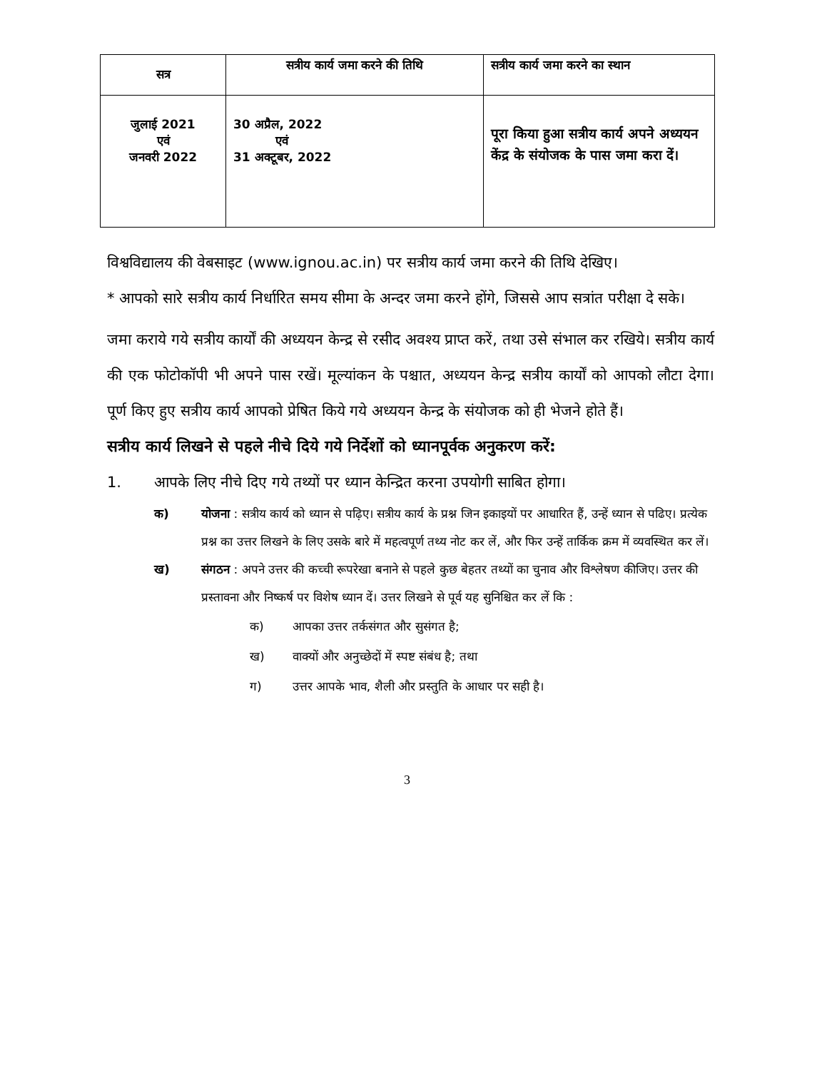| सत्र | सत्रीय कार्य जमा करने की तिथि | सत्रीय कार्य जमा करने का स्थान |
| --- | --- | --- |
| जुलाई 2021 एवं जनवरी 2022 | 30 अप्रैल, 2022 एवं 31 अक्टूबर, 2022 | पूरा किया हुआ सत्रीय कार्य अपने अध्ययन केंद्र के संयोजक के पास जमा करा दें। |
विश्वविद्यालय की वेबसाइट (www.ignou.ac.in) पर सत्रीय कार्य जमा करने की तिथि देखिए।
* आपको सारे सत्रीय कार्य निर्धारित समय सीमा के अन्दर जमा करने होंगे, जिससे आप सत्रांत परीक्षा दे सके।
जमा कराये गये सत्रीय कार्यों की अध्ययन केन्द्र से रसीद अवश्य प्राप्त करें, तथा उसे संभाल कर रखिये। सत्रीय कार्य की एक फोटोकॉपी भी अपने पास रखें। मूल्यांकन के पश्चात, अध्ययन केन्द्र सत्रीय कार्यों को आपको लौटा देगा। पूर्ण किए हुए सत्रीय कार्य आपको प्रेषित किये गये अध्ययन केन्द्र के संयोजक को ही भेजने होते हैं।
सत्रीय कार्य लिखने से पहले नीचे दिये गये निर्देशों को ध्यानपूर्वक अनुकरण करें:
1. आपके लिए नीचे दिए गये तथ्यों पर ध्यान केन्द्रित करना उपयोगी साबित होगा।
क) योजना : सत्रीय कार्य को ध्यान से पढ़िए। सत्रीय कार्य के प्रश्न जिन इकाइयों पर आधारित हैं, उन्हें ध्यान से पढिए। प्रत्येक प्रश्न का उत्तर लिखने के लिए उसके बारे में महत्वपूर्ण तथ्य नोट कर लें, और फिर उन्हें तार्किक क्रम में व्यवस्थित कर लें।
ख) संगठन : अपने उत्तर की कच्ची रूपरेखा बनाने से पहले कुछ बेहतर तथ्यों का चुनाव और विश्लेषण कीजिए। उत्तर की प्रस्तावना और निष्कर्ष पर विशेष ध्यान दें। उत्तर लिखने से पूर्व यह सुनिश्चित कर लें कि :
क) आपका उत्तर तर्कसंगत और सुसंगत है;
ख) वाक्यों और अनुच्छेदों में स्पष्ट संबंध है; तथा
ग) उत्तर आपके भाव, शैली और प्रस्तुति के आधार पर सही है।
3